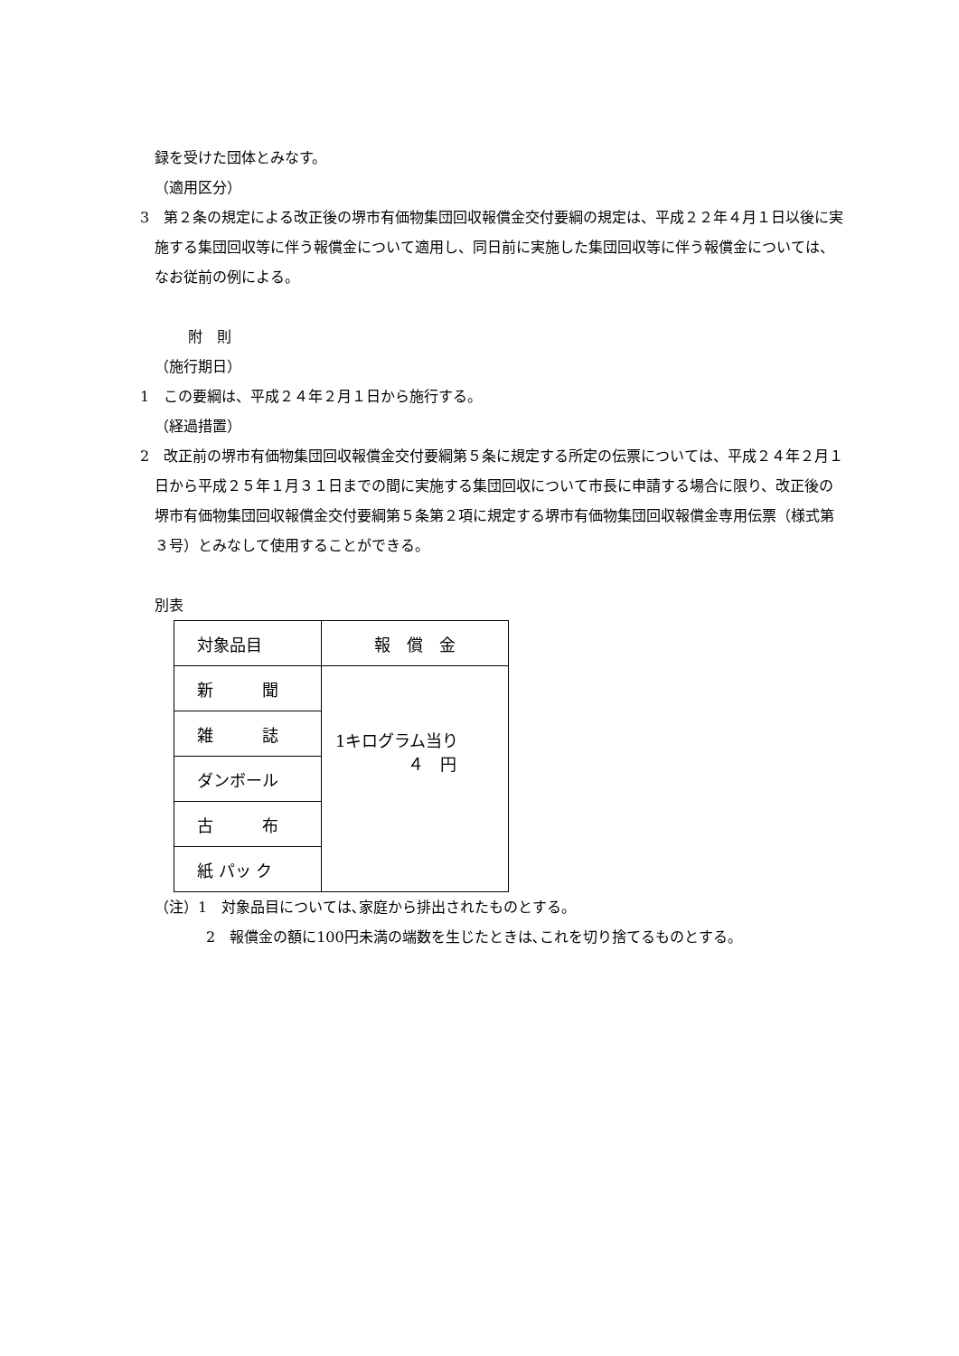録を受けた団体とみなす。
（適用区分）
3　第２条の規定による改正後の堺市有価物集団回収報償金交付要綱の規定は、平成２２年４月１日以後に実施する集団回収等に伴う報償金について適用し、同日前に実施した集団回収等に伴う報償金については、なお従前の例による。
附　則
（施行期日）
1　この要綱は、平成２４年２月１日から施行する。
（経過措置）
2　改正前の堺市有価物集団回収報償金交付要綱第５条に規定する所定の伝票については、平成２４年２月１日から平成２５年１月３１日までの間に実施する集団回収について市長に申請する場合に限り、改正後の堺市有価物集団回収報償金交付要綱第５条第２項に規定する堺市有価物集団回収報償金専用伝票（様式第３号）とみなして使用することができる。
別表
| 対象品目 | 報 償 金 |
| 新 聞 | 1キログラム当り ４ 円 |
| 雑 誌 | |
| ダンボール | |
| 古 布 | |
| 紙 パッ ク | |
（注）1　対象品目については､家庭から排出されたものとする。
2　報償金の額に100円未満の端数を生じたときは､これを切り捨てるものとする。